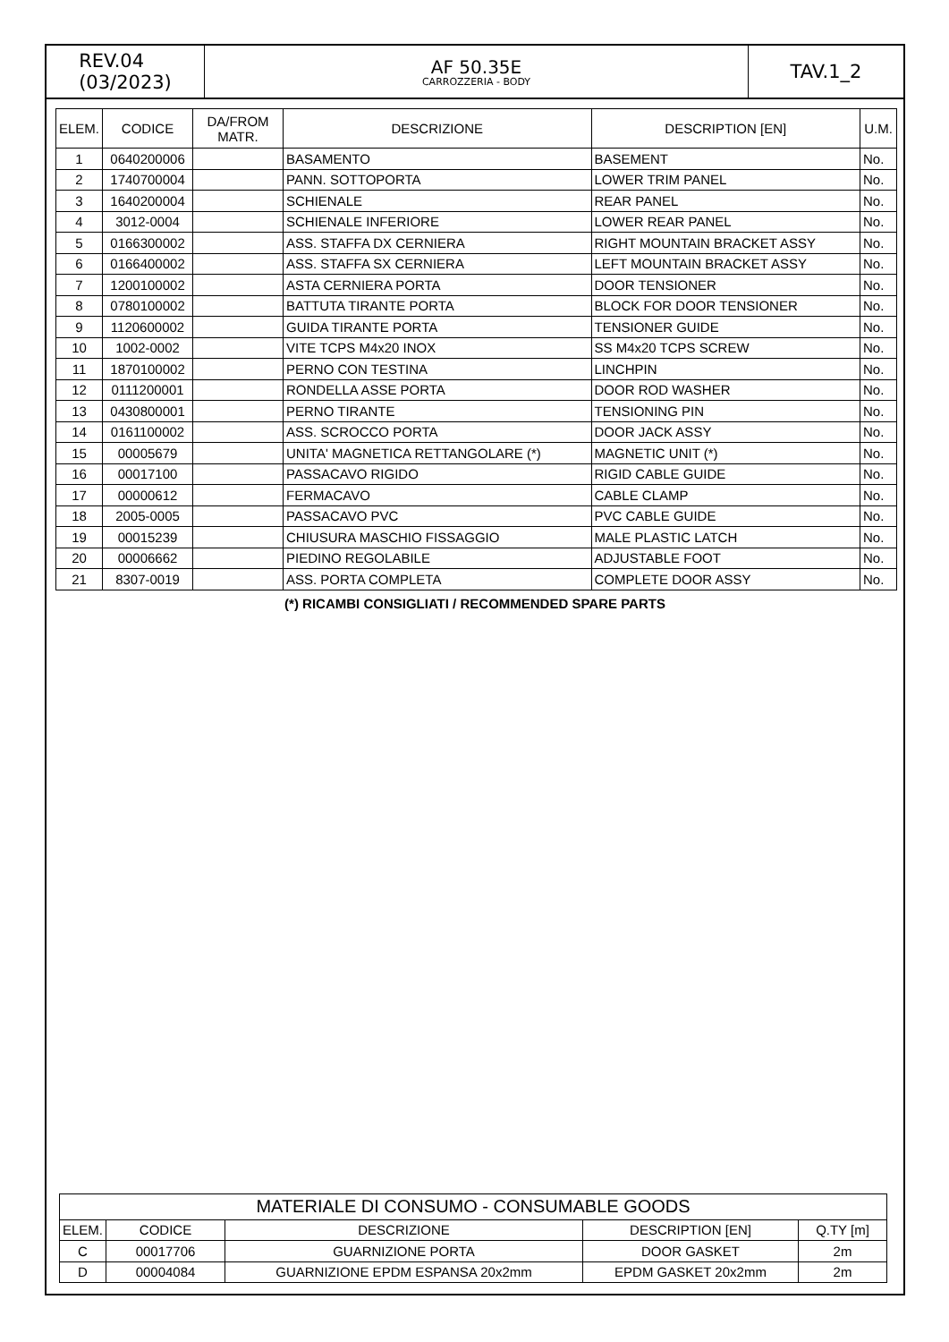REV.04
(03/2023)
AF 50.35E
CARROZZERIA - BODY
TAV.1_2
| ELEM. | CODICE | DA/FROM MATR. | DESCRIZIONE | DESCRIPTION [EN] | U.M. |
| --- | --- | --- | --- | --- | --- |
| 1 | 0640200006 | | BASAMENTO | BASEMENT | No. |
| 2 | 1740700004 | | PANN. SOTTOPORTA | LOWER TRIM PANEL | No. |
| 3 | 1640200004 | | SCHIENALE | REAR PANEL | No. |
| 4 | 3012-0004 | | SCHIENALE INFERIORE | LOWER REAR PANEL | No. |
| 5 | 0166300002 | | ASS. STAFFA DX CERNIERA | RIGHT MOUNTAIN BRACKET ASSY | No. |
| 6 | 0166400002 | | ASS. STAFFA SX CERNIERA | LEFT MOUNTAIN BRACKET ASSY | No. |
| 7 | 1200100002 | | ASTA CERNIERA PORTA | DOOR TENSIONER | No. |
| 8 | 0780100002 | | BATTUTA TIRANTE PORTA | BLOCK FOR DOOR TENSIONER | No. |
| 9 | 1120600002 | | GUIDA TIRANTE PORTA | TENSIONER GUIDE | No. |
| 10 | 1002-0002 | | VITE TCPS M4x20 INOX | SS M4x20 TCPS SCREW | No. |
| 11 | 1870100002 | | PERNO CON TESTINA | LINCHPIN | No. |
| 12 | 0111200001 | | RONDELLA ASSE PORTA | DOOR ROD WASHER | No. |
| 13 | 0430800001 | | PERNO TIRANTE | TENSIONING PIN | No. |
| 14 | 0161100002 | | ASS. SCROCCO PORTA | DOOR JACK ASSY | No. |
| 15 | 00005679 | | UNITA' MAGNETICA RETTANGOLARE (*) | MAGNETIC UNIT (*) | No. |
| 16 | 00017100 | | PASSACAVO RIGIDO | RIGID CABLE GUIDE | No. |
| 17 | 00000612 | | FERMACAVO | CABLE CLAMP | No. |
| 18 | 2005-0005 | | PASSACAVO PVC | PVC CABLE GUIDE | No. |
| 19 | 00015239 | | CHIUSURA MASCHIO FISSAGGIO | MALE PLASTIC LATCH | No. |
| 20 | 00006662 | | PIEDINO REGOLABILE | ADJUSTABLE FOOT | No. |
| 21 | 8307-0019 | | ASS. PORTA COMPLETA | COMPLETE DOOR ASSY | No. |
(*) RICAMBI CONSIGLIATI / RECOMMENDED SPARE PARTS
| MATERIALE DI CONSUMO - CONSUMABLE GOODS | | | | |
| ELEM. | CODICE | DESCRIZIONE | DESCRIPTION [EN] | Q.TY [m] |
| C | 00017706 | GUARNIZIONE PORTA | DOOR GASKET | 2m |
| D | 00004084 | GUARNIZIONE EPDM ESPANSA 20x2mm | EPDM GASKET 20x2mm | 2m |